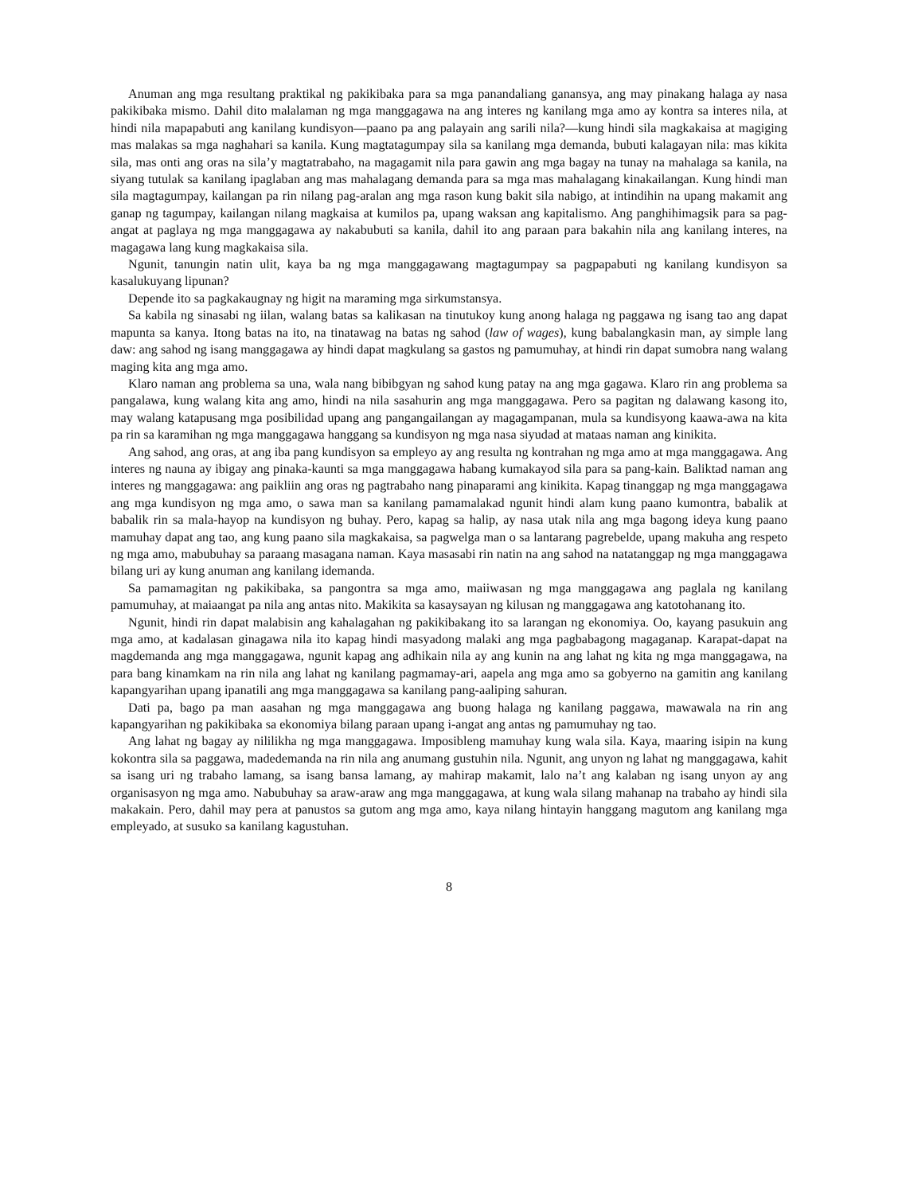Anuman ang mga resultang praktikal ng pakikibaka para sa mga panandaliang ganansya, ang may pinakang halaga ay nasa pakikibaka mismo. Dahil dito malalaman ng mga manggagawa na ang interes ng kanilang mga amo ay kontra sa interes nila, at hindi nila mapapabuti ang kanilang kundisyon—paano pa ang palayain ang sarili nila?—kung hindi sila magkakaisa at magiging mas malakas sa mga naghahari sa kanila. Kung magtatagumpay sila sa kanilang mga demanda, bubuti kalagayan nila: mas kikita sila, mas onti ang oras na sila’y magtatrabaho, na magagamit nila para gawin ang mga bagay na tunay na mahalaga sa kanila, na siyang tutulak sa kanilang ipaglaban ang mas mahalagang demanda para sa mga mas mahalagang kinakailangan. Kung hindi man sila magtagumpay, kailangan pa rin nilang pag-aralan ang mga rason kung bakit sila nabigo, at intindihin na upang makamit ang ganap ng tagumpay, kailangan nilang magkaisa at kumilos pa, upang waksan ang kapitalismo. Ang panghihimagsik para sa pag-angat at paglaya ng mga manggagawa ay nakabubuti sa kanila, dahil ito ang paraan para bakahin nila ang kanilang interes, na magagawa lang kung magkakaisa sila.
Ngunit, tanungin natin ulit, kaya ba ng mga manggagawang magtagumpay sa pagpapabuti ng kanilang kundisyon sa kasalukuyang lipunan?
Depende ito sa pagkakaugnay ng higit na maraming mga sirkumstansya.
Sa kabila ng sinasabi ng iilan, walang batas sa kalikasan na tinutukoy kung anong halaga ng paggawa ng isang tao ang dapat mapunta sa kanya. Itong batas na ito, na tinatawag na batas ng sahod (law of wages), kung babalangkasin man, ay simple lang daw: ang sahod ng isang manggagawa ay hindi dapat magkulang sa gastos ng pamumuhay, at hindi rin dapat sumobra nang walang maging kita ang mga amo.
Klaro naman ang problema sa una, wala nang bibibgyan ng sahod kung patay na ang mga gagawa. Klaro rin ang problema sa pangalawa, kung walang kita ang amo, hindi na nila sasahurin ang mga manggagawa. Pero sa pagitan ng dalawang kasong ito, may walang katapusang mga posibilidad upang ang pangangailangan ay magagampanan, mula sa kundisyong kaawa-awa na kita pa rin sa karamihan ng mga manggagawa hanggang sa kundisyon ng mga nasa siyudad at mataas naman ang kinikita.
Ang sahod, ang oras, at ang iba pang kundisyon sa empleyo ay ang resulta ng kontrahan ng mga amo at mga manggagawa. Ang interes ng nauna ay ibigay ang pinaka-kaunti sa mga manggagawa habang kumakayod sila para sa pang-kain. Baliktad naman ang interes ng manggagawa: ang paikliin ang oras ng pagtrabaho nang pinaparami ang kinikita. Kapag tinanggap ng mga manggagawa ang mga kundisyon ng mga amo, o sawa man sa kanilang pamamalakad ngunit hindi alam kung paano kumontra, babalik at babalik rin sa mala-hayop na kundisyon ng buhay. Pero, kapag sa halip, ay nasa utak nila ang mga bagong ideya kung paano mamuhay dapat ang tao, ang kung paano sila magkakaisa, sa pagwelga man o sa lantarang pagrebelde, upang makuha ang respeto ng mga amo, mabubuhay sa paraang masagana naman. Kaya masasabi rin natin na ang sahod na natatanggap ng mga manggagawa bilang uri ay kung anuman ang kanilang idemanda.
Sa pamamagitan ng pakikibaka, sa pangontra sa mga amo, maiiwasan ng mga manggagawa ang paglala ng kanilang pamumuhay, at maiaangat pa nila ang antas nito. Makikita sa kasaysayan ng kilusan ng manggagawa ang katotohanang ito.
Ngunit, hindi rin dapat malabisin ang kahalagahan ng pakikibakang ito sa larangan ng ekonomiya. Oo, kayang pasukuin ang mga amo, at kadalasan ginagawa nila ito kapag hindi masyadong malaki ang mga pagbabagong magaganap. Karapat-dapat na magdemanda ang mga manggagawa, ngunit kapag ang adhikain nila ay ang kunin na ang lahat ng kita ng mga manggagawa, na para bang kinamkam na rin nila ang lahat ng kanilang pagmamay-ari, aapela ang mga amo sa gobyerno na gamitin ang kanilang kapangyarihan upang ipanatili ang mga manggagawa sa kanilang pang-aaliping sahuran.
Dati pa, bago pa man aasahan ng mga manggagawa ang buong halaga ng kanilang paggawa, mawawala na rin ang kapangyarihan ng pakikibaka sa ekonomiya bilang paraan upang i-angat ang antas ng pamumuhay ng tao.
Ang lahat ng bagay ay nililikha ng mga manggagawa. Imposibleng mamuhay kung wala sila. Kaya, maaring isipin na kung kokontra sila sa paggawa, madedemanda na rin nila ang anumang gustuhin nila. Ngunit, ang unyon ng lahat ng manggagawa, kahit sa isang uri ng trabaho lamang, sa isang bansa lamang, ay mahirap makamit, lalo na’t ang kalaban ng isang unyon ay ang organisasyon ng mga amo. Nabubuhay sa araw-araw ang mga manggagawa, at kung wala silang mahanap na trabaho ay hindi sila makakain. Pero, dahil may pera at panustos sa gutom ang mga amo, kaya nilang hintayin hanggang magutom ang kanilang mga empleyado, at susuko sa kanilang kagustuhan.
8